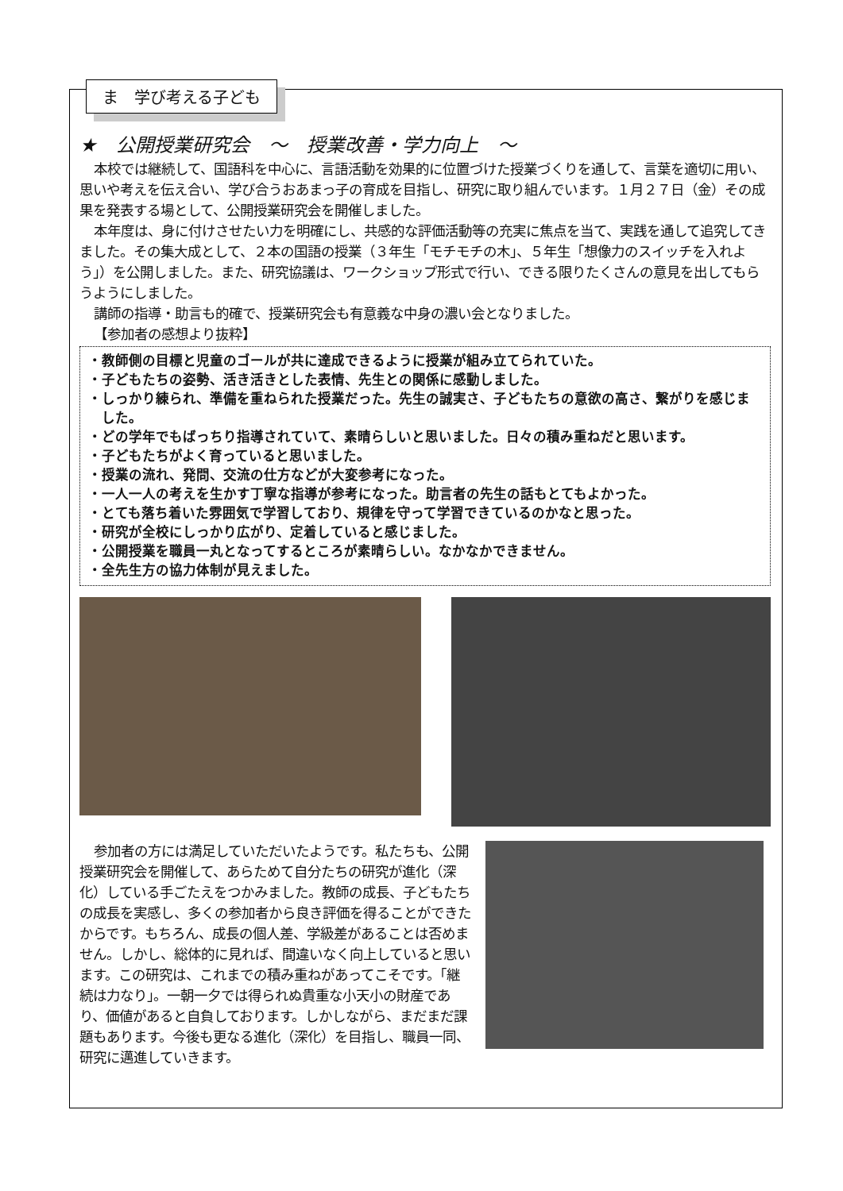ま　学び考える子ども
★　公開授業研究会　～　授業改善・学力向上　～
本校では継続して、国語科を中心に、言語活動を効果的に位置づけた授業づくりを通して、言葉を適切に用い、思いや考えを伝え合い、学び合うおあまっ子の育成を目指し、研究に取り組んでいます。１月２７日（金）その成果を発表する場として、公開授業研究会を開催しました。
本年度は、身に付けさせたい力を明確にし、共感的な評価活動等の充実に焦点を当て、実践を通して追究してきました。その集大成として、２本の国語の授業（３年生「モチモチの木」、５年生「想像力のスイッチを入れよう」）を公開しました。また、研究協議は、ワークショップ形式で行い、できる限りたくさんの意見を出してもらうようにしました。
講師の指導・助言も的確で、授業研究会も有意義な中身の濃い会となりました。
【参加者の感想より抜粋】
・教師側の目標と児童のゴールが共に達成できるように授業が組み立てられていた。
・子どもたちの姿勢、活き活きとした表情、先生との関係に感動しました。
・しっかり練られ、準備を重ねられた授業だった。先生の誠実さ、子どもたちの意欲の高さ、繋がりを感じました。
・どの学年でもばっちり指導されていて、素晴らしいと思いました。日々の積み重ねだと思います。
・子どもたちがよく育っていると思いました。
・授業の流れ、発問、交流の仕方などが大変参考になった。
・一人一人の考えを生かす丁寧な指導が参考になった。助言者の先生の話もとてもよかった。
・とても落ち着いた雰囲気で学習しており、規律を守って学習できているのかなと思った。
・研究が全校にしっかり広がり、定着していると感じました。
・公開授業を職員一丸となってするところが素晴らしい。なかなかできません。
・全先生方の協力体制が見えました。
参加者の方には満足していただいたようです。私たちも、公開授業研究会を開催して、あらためて自分たちの研究が進化（深化）している手ごたえをつかみました。教師の成長、子どもたちの成長を実感し、多くの参加者から良き評価を得ることができたからです。もちろん、成長の個人差、学級差があることは否めません。しかし、総体的に見れば、間違いなく向上していると思います。この研究は、これまでの積み重ねがあってこそです。「継続は力なり」。一朝一夕では得られぬ貴重な小天小の財産であり、価値があると自負しております。しかしながら、まだまだ課題もあります。今後も更なる進化（深化）を目指し、職員一同、研究に邁進していきます。